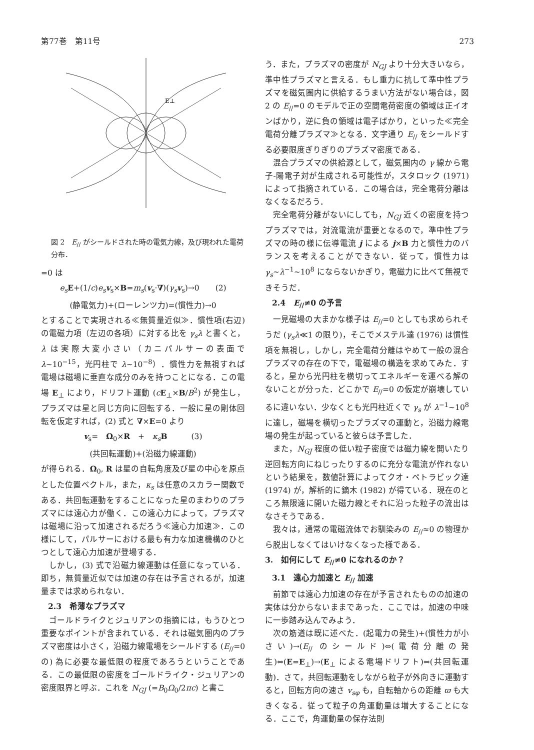第77巻　第11号 273
E⊥
図 2　E<sub>//</sub> がシールドされた時の電気力線，及び現われた電荷分布．
=0 は
e<sub>s</sub> E+(1/c)e<sub>s</sub> v<sub>s</sub>×B=m<sub>s</sub>(v<sub>s</sub>·∇)(γ<sub>s</sub> v<sub>s</sub>)→0　　(2)
(静電気力)+(ローレンツ力)=(慣性力)→0
とすることで実現される≪無質量近似≫．慣性項(右辺)の電磁力項（左辺の各項）に対する比を γ<sub>s</sub>λ と書くと，λ は実際大変小さい（カニパルサーの表面で λ~10<sup>−15</sup>，光円柱で λ~10<sup>−8</sup>）．慣性力を無視すれば電場は磁場に垂直な成分のみを持つことになる．この電場 E<sub>⊥</sub> により，ドリフト運動 (cE<sub>⊥</sub>×B/B<sup>2</sup>) が発生し，プラズマは星と同じ方向に回転する．一般に星の剛体回転を仮定すれば，(2) 式と ∇×E=0 より
v<sub>s</sub>=　Ω<sub>0</sub>×R　+　κ<sub>s</sub> B　　　(3)
(共回転運動)+(沿磁力線運動)
が得られる．Ω<sub>0</sub>, R は星の自転角度及び星の中心を原点とした位置ベクトル，また，κ<sub>s</sub> は任意のスカラー関数である．共回転運動をすることになった星のまわりのプラズマには遠心力が働く．この遠心力によって，プラズマは磁場に沿って加速されるだろう≪遠心力加速≫．この様にして，パルサーにおける最も有力な加速機構のひとつとして遠心力加速が登場する．
しかし，(3) 式で沿磁力線運動は任意になっている．即ち，無質量近似では加速の存在は予言されるが，加速量までは求められない．
2.3　希薄なプラズマ
ゴールドライクとジュリアンの指摘には，もうひとつ重要なポイントが含まれている．それは磁気圏内のプラズマ密度は小さく，沿磁力線電場をシールドする (E<sub>//</sub>=0 の) 為に必要な最低限の程度であろうということである．この最低限の密度をゴールドライク・ジュリアンの密度限界と呼ぶ．これを N<sub>GJ</sub> (=B<sub>0</sub>Ω<sub>0</sub>/2πc) と書こ
う．また，プラズマの密度が N<sub>GJ</sub> より十分大きいなら，準中性プラズマと言える．もし重力に抗して準中性プラズマを磁気圏内に供給するうまい方法がない場合は，図 2 の E<sub>//</sub>=0 のモデルで正の空間電荷密度の領域は正イオンばかり，逆に負の領域は電子ばかり，といった≪完全電荷分離プラズマ≫となる．文字通り E<sub>//</sub> をシールドする必要限度ぎりぎりのプラズマ密度である．
混合プラズマの供給源として，磁気圏内の γ 線から電子-陽電子対が生成される可能性が，スタロック (1971) によって指摘されている．この場合は，完全電荷分離はなくなるだろう．
完全電荷分離がないにしても，N<sub>GJ</sub> 近くの密度を持つプラズマでは，対流電流が重要となるので，準中性プラズマの時の様に伝導電流 j による j×B 力と慣性力のバランスを考えることができない．従って，慣性力は γ<sub>s</sub>~λ<sup>−1</sup>~10<sup>8</sup> にならないかぎり，電磁力に比べて無視できそうだ．
2.4　E<sub>//</sub>≠0 の予言
一見磁場の大まかな様子は E<sub>//</sub>=0 としても求められそうだ (γ<sub>s</sub>λ≪1 の限り)，そこでメステル達 (1976) は慣性項を無視し，しかし，完全電荷分離はやめて一般の混合プラズマの存在の下で，電磁場の構造を求めてみた．すると，星から光円柱を横切ってエネルギーを運べる解のないことが分った．どこかで E<sub>//</sub>=0 の仮定が崩壊しているに違いない．少なくとも光円柱近くで γ<sub>s</sub> が λ<sup>−1</sup>~10<sup>8</sup> に達し，磁場を横切ったプラズマの運動と，沿磁力線電場の発生が起っていると彼らは予言した．
また，N<sub>GJ</sub> 程度の低い粒子密度では磁力線を開いたり逆回転方向にねじったりするのに充分な電流が作れないという結果を，数値計算によってクオ・ペトラビック達 (1974) が，解析的に鏑木 (1982) が得ている．現在のところ無限遠に開いた磁力線とそれに沿った粒子の流出はなさそうである．
我々は，通常の電磁流体でお馴染みの E<sub>//</sub>≈0 の物理から脱出しなくてはいけなくなった様である．
3.　如何にして E<sub>//</sub>≠0 になれるのか？
3.1　遠心力加速と E<sub>//</sub> 加速
前節では遠心力加速の存在が予言されたものの加速の実体は分からないままであった．ここでは，加速の中味に一歩踏み込んでみよう．
次の筋道は既に述べた．(起電力の発生)+(慣性力が小さい)→(E<sub>//</sub> のシールド)⇔(電荷分離の発生)⇔(E=E<sub>⊥</sub>)→(E<sub>⊥</sub> による電場ドリフト)⇔(共回転運動)．さて，共回転運動をしながら粒子が外向きに運動すると，回転方向の速さ v<sub>sφ</sub> も，自転軸からの距離 ϖ も大きくなる．従って粒子の角運動量は増大することになる．ここで，角運動量の保存法則